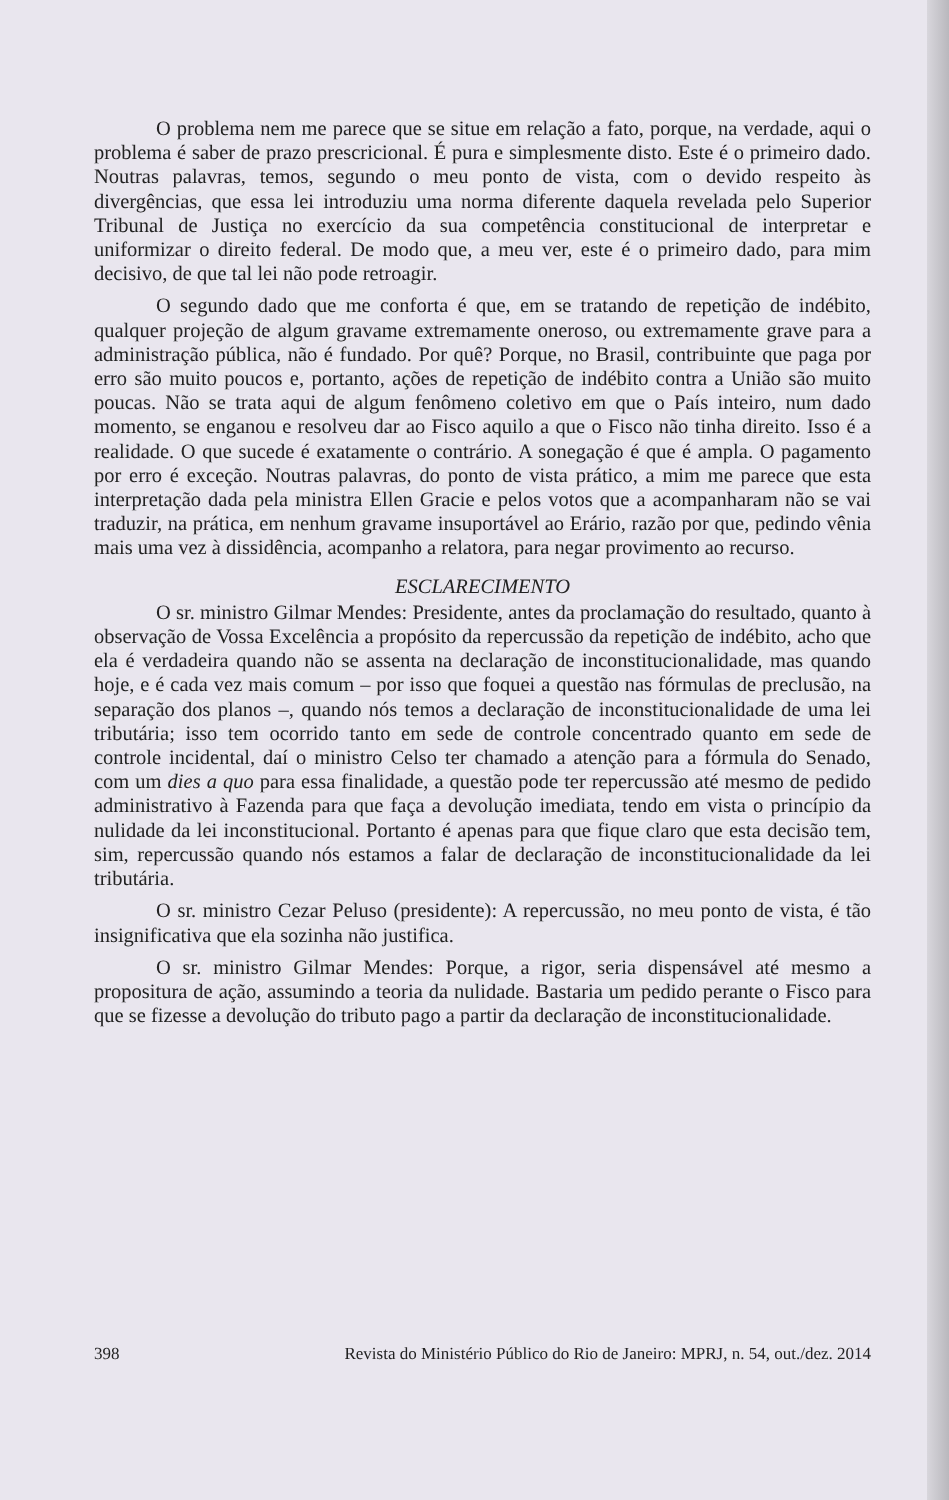O problema nem me parece que se situe em relação a fato, porque, na verdade, aqui o problema é saber de prazo prescricional. É pura e simplesmente disto. Este é o primeiro dado. Noutras palavras, temos, segundo o meu ponto de vista, com o devido respeito às divergências, que essa lei introduziu uma norma diferente daquela revelada pelo Superior Tribunal de Justiça no exercício da sua competência constitucional de interpretar e uniformizar o direito federal. De modo que, a meu ver, este é o primeiro dado, para mim decisivo, de que tal lei não pode retroagir.
O segundo dado que me conforta é que, em se tratando de repetição de indébito, qualquer projeção de algum gravame extremamente oneroso, ou extremamente grave para a administração pública, não é fundado. Por quê? Porque, no Brasil, contribuinte que paga por erro são muito poucos e, portanto, ações de repetição de indébito contra a União são muito poucas. Não se trata aqui de algum fenômeno coletivo em que o País inteiro, num dado momento, se enganou e resolveu dar ao Fisco aquilo a que o Fisco não tinha direito. Isso é a realidade. O que sucede é exatamente o contrário. A sonegação é que é ampla. O pagamento por erro é exceção. Noutras palavras, do ponto de vista prático, a mim me parece que esta interpretação dada pela ministra Ellen Gracie e pelos votos que a acompanharam não se vai traduzir, na prática, em nenhum gravame insuportável ao Erário, razão por que, pedindo vênia mais uma vez à dissidência, acompanho a relatora, para negar provimento ao recurso.
ESCLARECIMENTO
O sr. ministro Gilmar Mendes: Presidente, antes da proclamação do resultado, quanto à observação de Vossa Excelência a propósito da repercussão da repetição de indébito, acho que ela é verdadeira quando não se assenta na declaração de inconstitucionalidade, mas quando hoje, e é cada vez mais comum – por isso que foquei a questão nas fórmulas de preclusão, na separação dos planos –, quando nós temos a declaração de inconstitucionalidade de uma lei tributária; isso tem ocorrido tanto em sede de controle concentrado quanto em sede de controle incidental, daí o ministro Celso ter chamado a atenção para a fórmula do Senado, com um dies a quo para essa finalidade, a questão pode ter repercussão até mesmo de pedido administrativo à Fazenda para que faça a devolução imediata, tendo em vista o princípio da nulidade da lei inconstitucional. Portanto é apenas para que fique claro que esta decisão tem, sim, repercussão quando nós estamos a falar de declaração de inconstitucionalidade da lei tributária.
O sr. ministro Cezar Peluso (presidente): A repercussão, no meu ponto de vista, é tão insignificativa que ela sozinha não justifica.
O sr. ministro Gilmar Mendes: Porque, a rigor, seria dispensável até mesmo a propositura de ação, assumindo a teoria da nulidade. Bastaria um pedido perante o Fisco para que se fizesse a devolução do tributo pago a partir da declaração de inconstitucionalidade.
398 Revista do Ministério Público do Rio de Janeiro: MPRJ, n. 54, out./dez. 2014